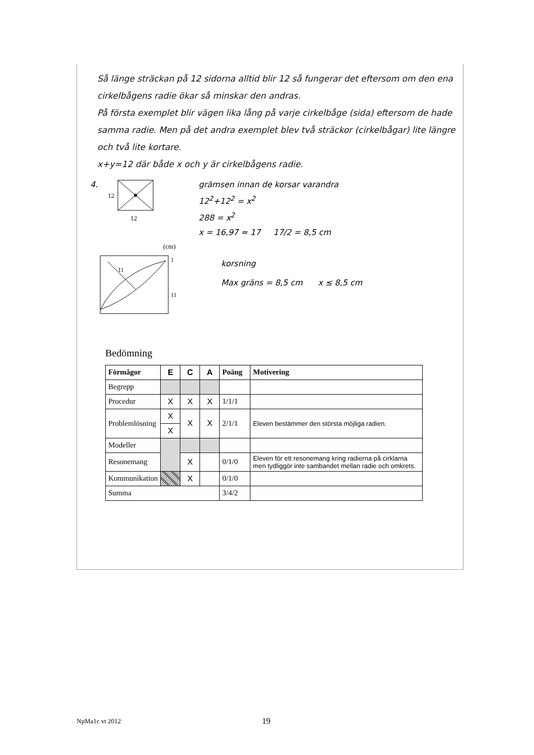Så länge sträckan på 12 sidorna alltid blir 12 så fungerar det eftersom om den ena cirkelbågens radie ökar så minskar den andras.
På första exemplet blir vägen lika lång på varje cirkelbåge (sida) eftersom de hade samma radie. Men på det andra exemplet blev två sträckor (cirkelbågar) lite längre och två lite kortare.
x+y=12 där både x och y är cirkelbågens radie.
4.
12
12
grämsen innan de korsar varandra
12<sup>2</sup>+12<sup>2</sup> = x<sup>2</sup>
288 = x<sup>2</sup>
x = 16,97 ≈ 17 17/2 = 8,5 cm
(cm)
11
11
1
korsning
Max gräns = 8,5 cm x ≤ 8,5 cm
Bedömning
| Förmågor | E | C | A | Poäng | Motivering |
| --- | --- | --- | --- | --- | --- |
| Begrepp | | | | | |
| Procedur | X | X | X | 1/1/1 | |
| Problemlösning | X | X | X | 2/1/1 | Eleven bestämmer den största möjliga radien. |
| | X | | | | |
| Modeller | | | | | |
| Resonemang | | X | | 0/1/0 | Eleven för ett resonemang kring radierna på cirklarna men tydliggör inte sambandet mellan radie och omkrets. |
| Kommunikation | | X | | 0/1/0 | |
| Summa | | | | 3/4/2 | |
NpMa1c vt 2012 19